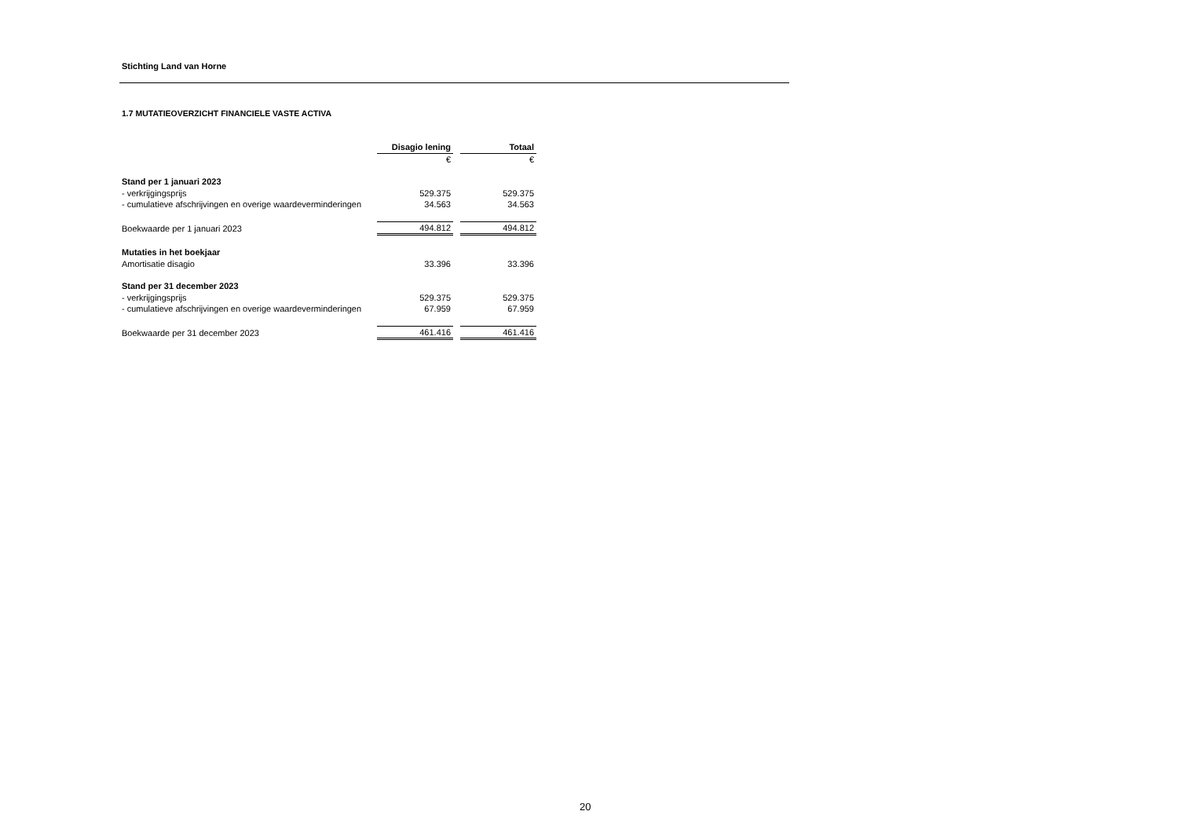Stichting Land van Horne
1.7 MUTATIEOVERZICHT FINANCIELE VASTE ACTIVA
| | Disagio lening | | Totaal |
| | € | | € |
| Stand per 1 januari 2023 | | | |
| - verkrijgingsprijs | 529.375 | | 529.375 |
| - cumulatieve afschrijvingen en overige waardeverminderingen | 34.563 | | 34.563 |
| Boekwaarde per 1 januari 2023 | 494.812 | | 494.812 |
| Mutaties in het boekjaar | | | |
| Amortisatie disagio | 33.396 | | 33.396 |
| Stand per 31 december 2023 | | | |
| - verkrijgingsprijs | 529.375 | | 529.375 |
| - cumulatieve afschrijvingen en overige waardeverminderingen | 67.959 | | 67.959 |
| Boekwaarde per 31 december 2023 | 461.416 | | 461.416 |
20